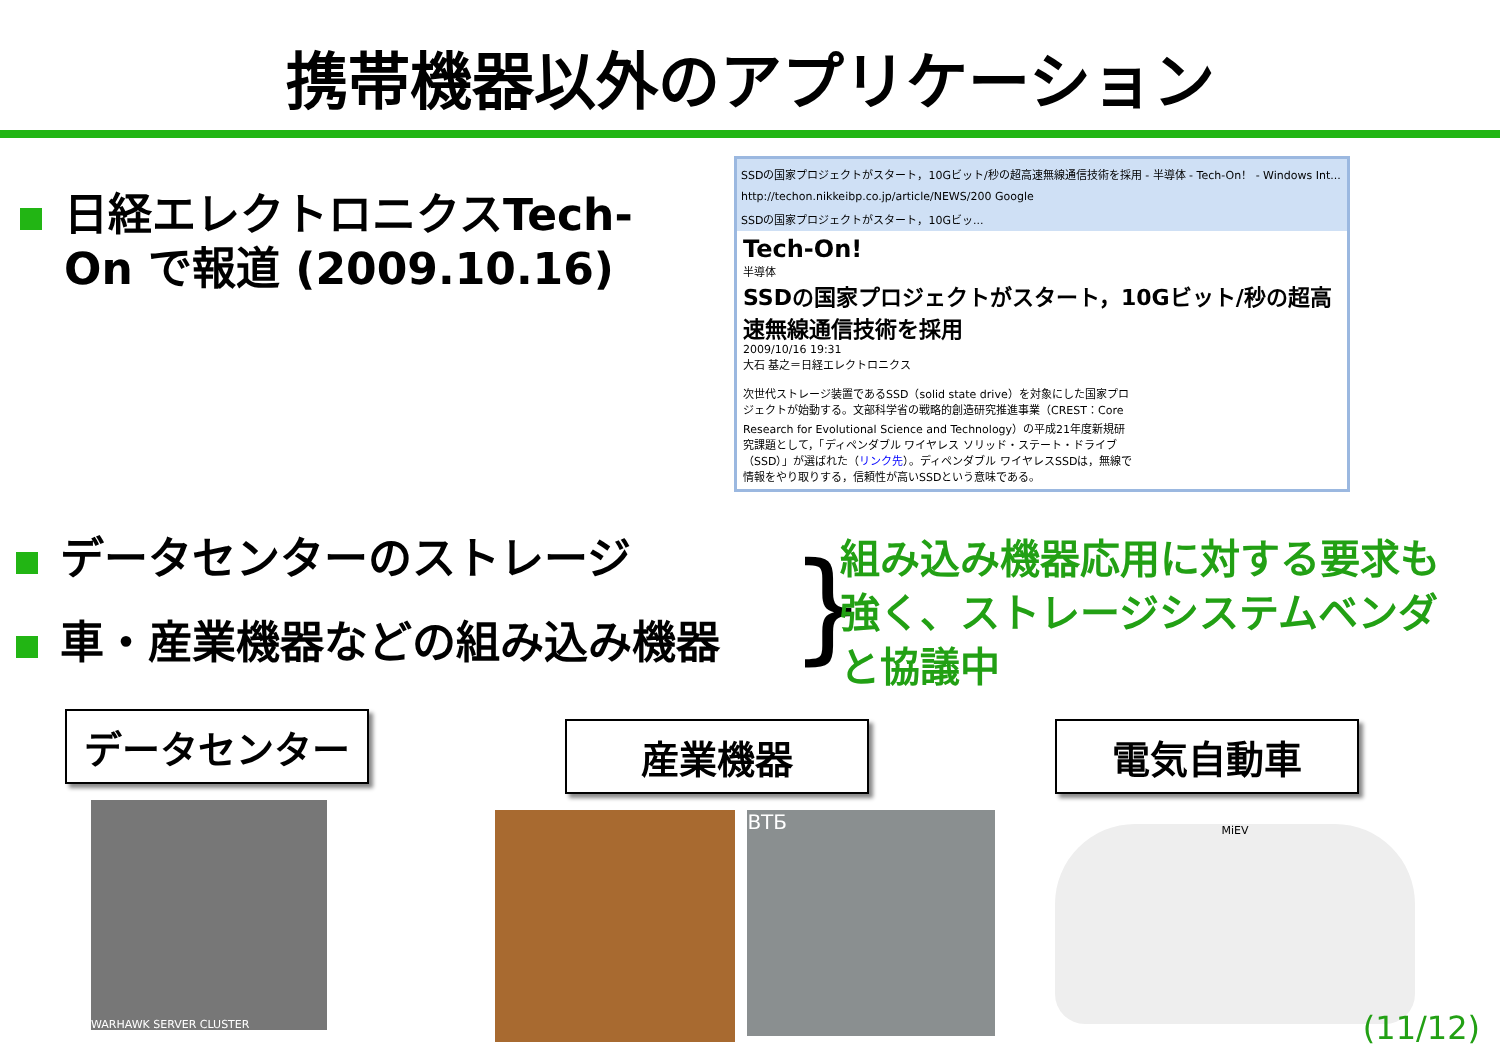携帯機器以外のアプリケーション
日経エレクトロニクスTech-On で報道 (2009.10.16)
SSDの国家プロジェクトがスタート，10Gビット/秒の超高速無線通信技術を採用 - 半導体 - Tech-On！ - Windows Int...
http://techon.nikkeibp.co.jp/article/NEWS/200 Google
SSDの国家プロジェクトがスタート，10Gビッ...
Tech-On!
半導体
SSDの国家プロジェクトがスタート，10Gビット/秒の超高速無線通信技術を採用
2009/10/16 19:31
大石 基之＝日経エレクトロニクス
次世代ストレージ装置であるSSD（solid state drive）を対象にした国家プロジェクトが始動する。文部科学省の戦略的創造研究推進事業（CREST：Core Research for Evolutional Science and Technology）の平成21年度新規研究課題として，「ディペンダブル ワイヤレス ソリッド・ステート・ドライブ（SSD）」が選ばれた（リンク先）。ディペンダブル ワイヤレスSSDは，無線で情報をやり取りする，信頼性が高いSSDという意味である。
データセンターのストレージ
車・産業機器などの組み込み機器
}
組み込み機器応用に対する要求も強く、ストレージシステムベンダと協議中
データセンター
WARHAWK SERVER CLUSTER
産業機器
ВТБ
電気自動車
MiEV
(11/12)